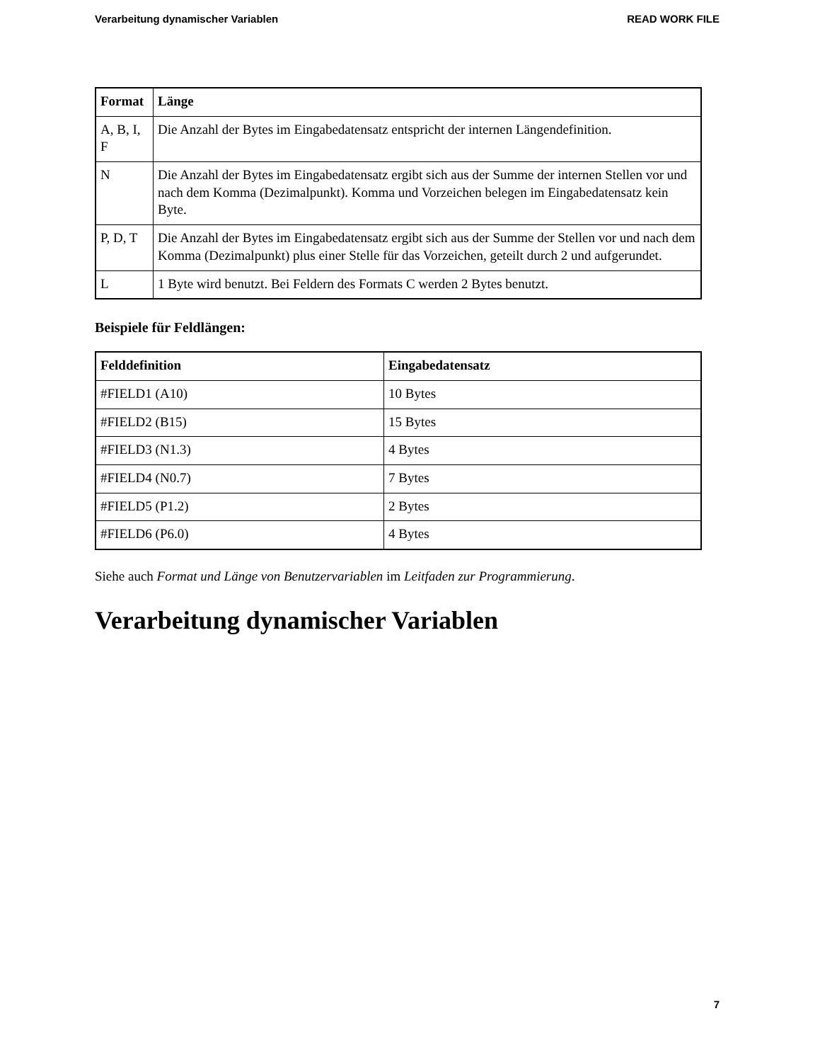Verarbeitung dynamischer Variablen READ WORK FILE
| Format | Länge |
| --- | --- |
| A, B, I, F | Die Anzahl der Bytes im Eingabedatensatz entspricht der internen Längendefinition. |
| N | Die Anzahl der Bytes im Eingabedatensatz ergibt sich aus der Summe der internen Stellen vor und nach dem Komma (Dezimalpunkt). Komma und Vorzeichen belegen im Eingabedatensatz kein Byte. |
| P, D, T | Die Anzahl der Bytes im Eingabedatensatz ergibt sich aus der Summe der Stellen vor und nach dem Komma (Dezimalpunkt) plus einer Stelle für das Vorzeichen, geteilt durch 2 und aufgerundet. |
| L | 1 Byte wird benutzt. Bei Feldern des Formats C werden 2 Bytes benutzt. |
Beispiele für Feldlängen:
| Felddefinition | Eingabedatensatz |
| --- | --- |
| #FIELD1 (A10) | 10 Bytes |
| #FIELD2 (B15) | 15 Bytes |
| #FIELD3 (N1.3) | 4 Bytes |
| #FIELD4 (N0.7) | 7 Bytes |
| #FIELD5 (P1.2) | 2 Bytes |
| #FIELD6 (P6.0) | 4 Bytes |
Siehe auch Format und Länge von Benutzervariablen im Leitfaden zur Programmierung.
Verarbeitung dynamischer Variablen
7